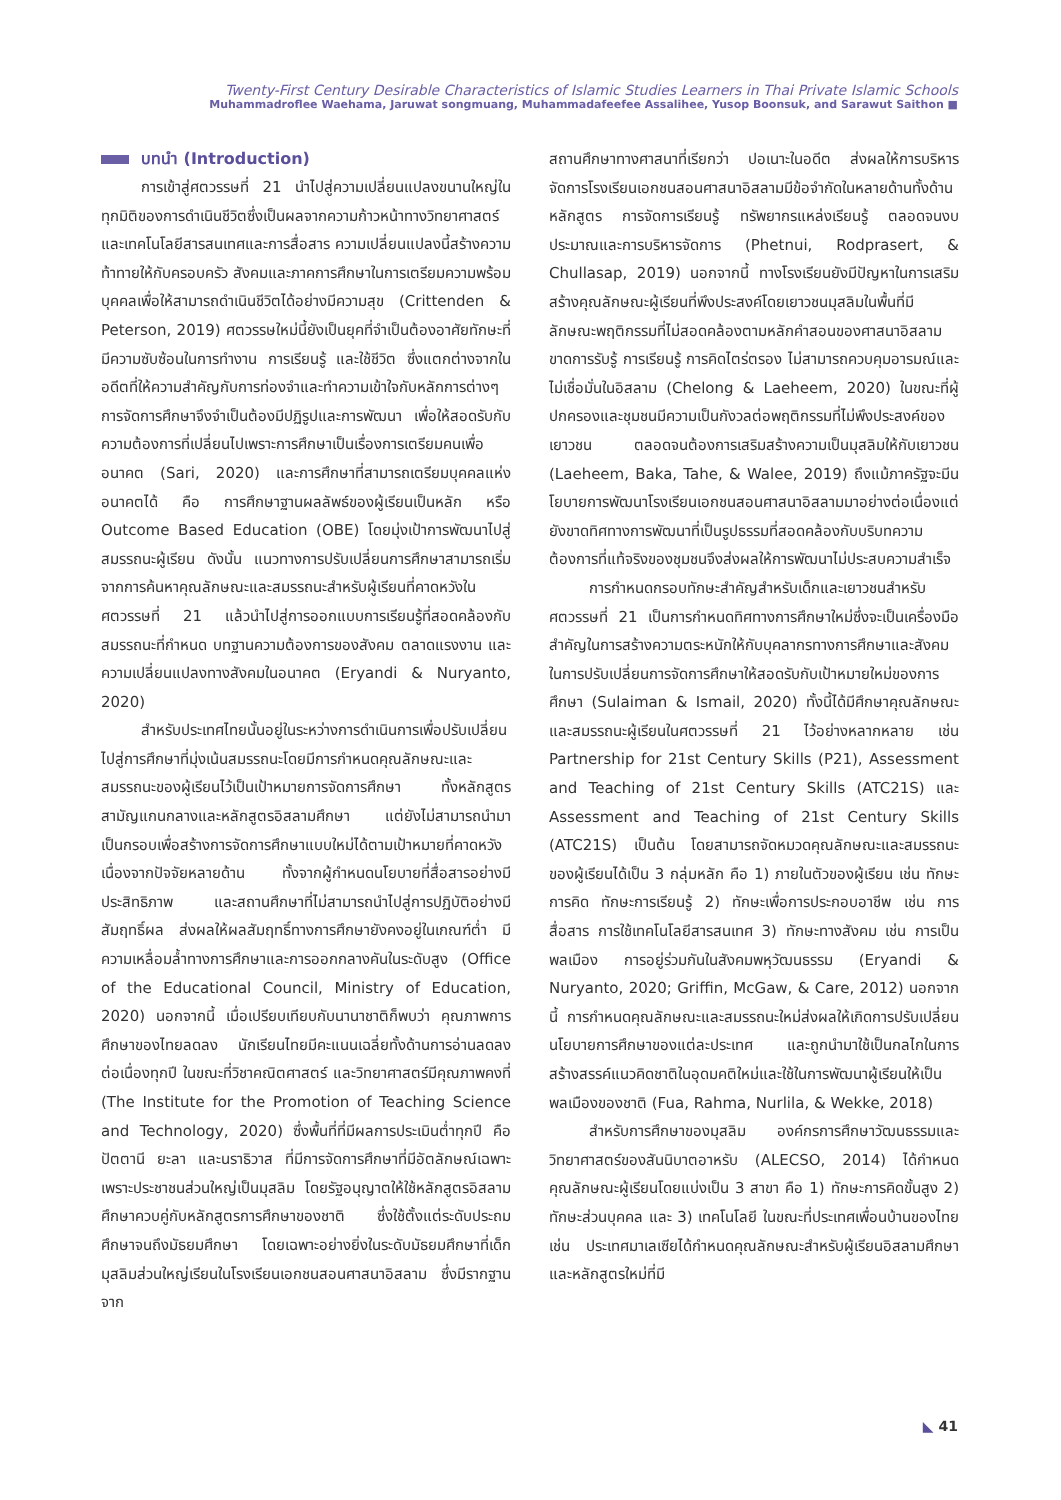Twenty-First Century Desirable Characteristics of Islamic Studies Learners in Thai Private Islamic Schools
Muhammadroflee Waehama, Jaruwat songmuang, Muhammadafeefee Assalihee, Yusop Boonsuk, and Sarawut Saithon ■
บทนำ (Introduction)
การเข้าสู่ศตวรรษที่ 21 นำไปสู่ความเปลี่ยนแปลงขนานใหญ่ในทุกมิติของการดำเนินชีวิตซึ่งเป็นผลจากความก้าวหน้าทางวิทยาศาสตร์และเทคโนโลยีสารสนเทศและการสื่อสาร ความเปลี่ยนแปลงนี้สร้างความท้าทายให้กับครอบครัว สังคมและภาคการศึกษาในการเตรียมความพร้อมบุคคลเพื่อให้สามารถดำเนินชีวิตได้อย่างมีความสุข (Crittenden & Peterson, 2019) ศตวรรษใหม่นี้ยังเป็นยุคที่จำเป็นต้องอาศัยทักษะที่มีความซับซ้อนในการทำงาน การเรียนรู้ และใช้ชีวิต ซึ่งแตกต่างจากในอดีตที่ให้ความสำคัญกับการท่องจำและทำความเข้าใจกับหลักการต่างๆ การจัดการศึกษาจึงจำเป็นต้องมีปฏิรูปและการพัฒนา เพื่อให้สอดรับกับความต้องการที่เปลี่ยนไปเพราะการศึกษาเป็นเรื่องการเตรียมคนเพื่ออนาคต (Sari, 2020) และการศึกษาที่สามารถเตรียมบุคคลแห่งอนาคตได้ คือ การศึกษาฐานผลลัพธ์ของผู้เรียนเป็นหลัก หรือ Outcome Based Education (OBE) โดยมุ่งเป้าการพัฒนาไปสู่สมรรถนะผู้เรียน ดังนั้น แนวทางการปรับเปลี่ยนการศึกษาสามารถเริ่มจากการค้นหาคุณลักษณะและสมรรถนะสำหรับผู้เรียนที่คาดหวังในศตวรรษที่ 21 แล้วนำไปสู่การออกแบบการเรียนรู้ที่สอดคล้องกับสมรรถนะที่กำหนด บทฐานความต้องการของสังคม ตลาดแรงงาน และความเปลี่ยนแปลงทางสังคมในอนาคต (Eryandi & Nuryanto, 2020)
สำหรับประเทศไทยนั้นอยู่ในระหว่างการดำเนินการเพื่อปรับเปลี่ยนไปสู่การศึกษาที่มุ่งเน้นสมรรถนะโดยมีการกำหนดคุณลักษณะและสมรรถนะของผู้เรียนไว้เป็นเป้าหมายการจัดการศึกษา ทั้งหลักสูตรสามัญแกนกลางและหลักสูตรอิสลามศึกษา แต่ยังไม่สามารถนำมาเป็นกรอบเพื่อสร้างการจัดการศึกษาแบบใหม่ได้ตามเป้าหมายที่คาดหวัง เนื่องจากปัจจัยหลายด้าน ทั้งจากผู้กำหนดนโยบายที่สื่อสารอย่างมีประสิทธิภาพ และสถานศึกษาที่ไม่สามารถนำไปสู่การปฏิบัติอย่างมีสัมฤทธิ์ผล ส่งผลให้ผลสัมฤทธิ์ทางการศึกษายังคงอยู่ในเกณฑ์ต่ำ มีความเหลื่อมล้ำทางการศึกษาและการออกกลางคันในระดับสูง (Office of the Educational Council, Ministry of Education, 2020) นอกจากนี้ เมื่อเปรียบเทียบกับนานาชาติก็พบว่า คุณภาพการศึกษาของไทยลดลง นักเรียนไทยมีคะแนนเฉลี่ยทั้งด้านการอ่านลดลงต่อเนื่องทุกปี ในขณะที่วิชาคณิตศาสตร์ และวิทยาศาสตร์มีคุณภาพคงที่ (The Institute for the Promotion of Teaching Science and Technology, 2020) ซึ่งพื้นที่ที่มีผลการประเมินต่ำทุกปี คือ ปัตตานี ยะลา และนราธิวาส ที่มีการจัดการศึกษาที่มีอัตลักษณ์เฉพาะเพราะประชาชนส่วนใหญ่เป็นมุสลิม โดยรัฐอนุญาตให้ใช้หลักสูตรอิสลามศึกษาควบคู่กับหลักสูตรการศึกษาของชาติ ซึ่งใช้ตั้งแต่ระดับประถมศึกษาจนถึงมัธยมศึกษา โดยเฉพาะอย่างยิ่งในระดับมัธยมศึกษาที่เด็กมุสลิมส่วนใหญ่เรียนในโรงเรียนเอกชนสอนศาสนาอิสลาม ซึ่งมีรากฐานจาก
สถานศึกษาทางศาสนาที่เรียกว่า ปอเนาะในอดีต ส่งผลให้การบริหารจัดการโรงเรียนเอกชนสอนศาสนาอิสลามมีข้อจำกัดในหลายด้านทั้งด้านหลักสูตร การจัดการเรียนรู้ ทรัพยากรแหล่งเรียนรู้ ตลอดจนงบประมาณและการบริหารจัดการ (Phetnui, Rodprasert, & Chullasap, 2019) นอกจากนี้ ทางโรงเรียนยังมีปัญหาในการเสริมสร้างคุณลักษณะผู้เรียนที่พึงประสงค์โดยเยาวชนมุสลิมในพื้นที่มีลักษณะพฤติกรรมที่ไม่สอดคล้องตามหลักคำสอนของศาสนาอิสลาม ขาดการรับรู้ การเรียนรู้ การคิดไตร่ตรอง ไม่สามารถควบคุมอารมณ์และไม่เชื่อมั่นในอิสลาม (Chelong & Laeheem, 2020) ในขณะที่ผู้ปกครองและชุมชนมีความเป็นกังวลต่อพฤติกรรมที่ไม่พึงประสงค์ของเยาวชน ตลอดจนต้องการเสริมสร้างความเป็นมุสลิมให้กับเยาวชน (Laeheem, Baka, Tahe, & Walee, 2019) ถึงแม้ภาครัฐจะมีนโยบายการพัฒนาโรงเรียนเอกชนสอนศาสนาอิสลามมาอย่างต่อเนื่องแต่ยังขาดทิศทางการพัฒนาที่เป็นรูปธรรมที่สอดคล้องกับบริบทความต้องการที่แท้จริงของชุมชนจึงส่งผลให้การพัฒนาไม่ประสบความสำเร็จ
การกำหนดกรอบทักษะสำคัญสำหรับเด็กและเยาวชนสำหรับศตวรรษที่ 21 เป็นการกำหนดทิศทางการศึกษาใหม่ซึ่งจะเป็นเครื่องมือสำคัญในการสร้างความตระหนักให้กับบุคลากรทางการศึกษาและสังคมในการปรับเปลี่ยนการจัดการศึกษาให้สอดรับกับเป้าหมายใหม่ของการศึกษา (Sulaiman & Ismail, 2020) ทั้งนี้ได้มีศึกษาคุณลักษณะและสมรรถนะผู้เรียนในศตวรรษที่ 21 ไว้อย่างหลากหลาย เช่น Partnership for 21st Century Skills (P21), Assessment and Teaching of 21st Century Skills (ATC21S) และ Assessment and Teaching of 21st Century Skills (ATC21S) เป็นต้น โดยสามารถจัดหมวดคุณลักษณะและสมรรถนะของผู้เรียนได้เป็น 3 กลุ่มหลัก คือ 1) ภายในตัวของผู้เรียน เช่น ทักษะการคิด ทักษะการเรียนรู้ 2) ทักษะเพื่อการประกอบอาชีพ เช่น การสื่อสาร การใช้เทคโนโลยีสารสนเทศ 3) ทักษะทางสังคม เช่น การเป็นพลเมือง การอยู่ร่วมกันในสังคมพหุวัฒนธรรม (Eryandi & Nuryanto, 2020; Griffin, McGaw, & Care, 2012) นอกจากนี้ การกำหนดคุณลักษณะและสมรรถนะใหม่ส่งผลให้เกิดการปรับเปลี่ยนนโยบายการศึกษาของแต่ละประเทศ และถูกนำมาใช้เป็นกลไกในการสร้างสรรค์แนวคิดชาติในอุดมคติใหม่และใช้ในการพัฒนาผู้เรียนให้เป็นพลเมืองของชาติ (Fua, Rahma, Nurlila, & Wekke, 2018)
สำหรับการศึกษาของมุสลิม องค์กรการศึกษาวัฒนธรรมและวิทยาศาสตร์ของสันนิบาตอาหรับ (ALECSO, 2014) ได้กำหนดคุณลักษณะผู้เรียนโดยแบ่งเป็น 3 สาขา คือ 1) ทักษะการคิดขั้นสูง 2) ทักษะส่วนบุคคล และ 3) เทคโนโลยี ในขณะที่ประเทศเพื่อนบ้านของไทย เช่น ประเทศมาเลเซียได้กำหนดคุณลักษณะสำหรับผู้เรียนอิสลามศึกษาและหลักสูตรใหม่ที่มี
◣ 41